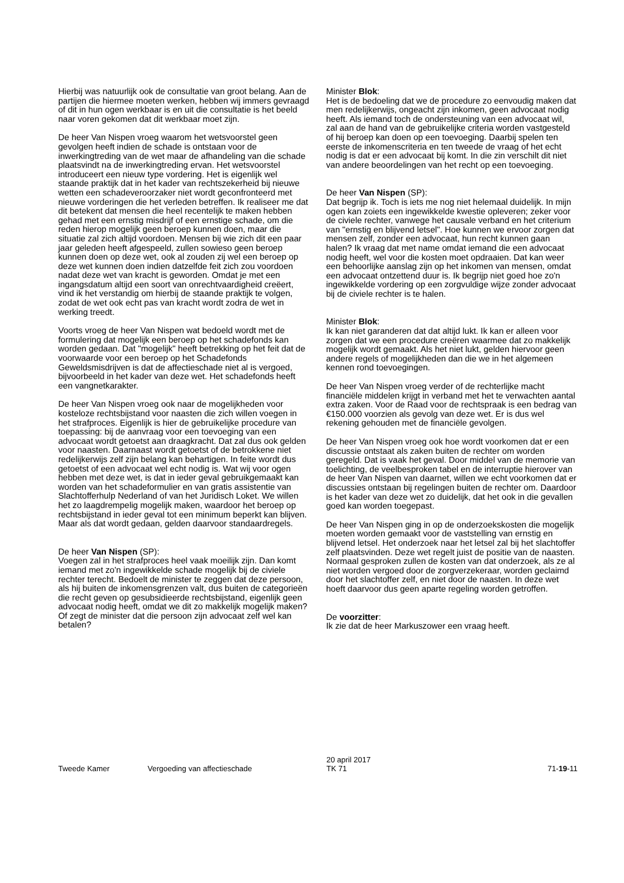Hierbij was natuurlijk ook de consultatie van groot belang. Aan de partijen die hiermee moeten werken, hebben wij immers gevraagd of dit in hun ogen werkbaar is en uit die consultatie is het beeld naar voren gekomen dat dit werkbaar moet zijn.
De heer Van Nispen vroeg waarom het wetsvoorstel geen gevolgen heeft indien de schade is ontstaan voor de inwerkingtreding van de wet maar de afhandeling van die schade plaatsvindt na de inwerkingtreding ervan. Het wetsvoorstel introduceert een nieuw type vordering. Het is eigenlijk wel staande praktijk dat in het kader van rechtszekerheid bij nieuwe wetten een schadeveroorzaker niet wordt geconfronteerd met nieuwe vorderingen die het verleden betreffen. Ik realiseer me dat dit betekent dat mensen die heel recentelijk te maken hebben gehad met een ernstig misdrijf of een ernstige schade, om die reden hierop mogelijk geen beroep kunnen doen, maar die situatie zal zich altijd voordoen. Mensen bij wie zich dit een paar jaar geleden heeft afgespeeld, zullen sowieso geen beroep kunnen doen op deze wet, ook al zouden zij wel een beroep op deze wet kunnen doen indien datzelfde feit zich zou voordoen nadat deze wet van kracht is geworden. Omdat je met een ingangsdatum altijd een soort van onrechtvaardigheid creëert, vind ik het verstandig om hierbij de staande praktijk te volgen, zodat de wet ook echt pas van kracht wordt zodra de wet in werking treedt.
Voorts vroeg de heer Van Nispen wat bedoeld wordt met de formulering dat mogelijk een beroep op het schadefonds kan worden gedaan. Dat "mogelijk" heeft betrekking op het feit dat de voorwaarde voor een beroep op het Schadefonds Geweldsmisdrijven is dat de affectieschade niet al is vergoed, bijvoorbeeld in het kader van deze wet. Het schadefonds heeft een vangnetkarakter.
De heer Van Nispen vroeg ook naar de mogelijkheden voor kosteloze rechtsbijstand voor naasten die zich willen voegen in het strafproces. Eigenlijk is hier de gebruikelijke procedure van toepassing: bij de aanvraag voor een toevoeging van een advocaat wordt getoetst aan draagkracht. Dat zal dus ook gelden voor naasten. Daarnaast wordt getoetst of de betrokkene niet redelijkerwijs zelf zijn belang kan behartigen. In feite wordt dus getoetst of een advocaat wel echt nodig is. Wat wij voor ogen hebben met deze wet, is dat in ieder geval gebruikgemaakt kan worden van het schadeformulier en van gratis assistentie van Slachtofferhulp Nederland of van het Juridisch Loket. We willen het zo laagdrempelig mogelijk maken, waardoor het beroep op rechtsbijstand in ieder geval tot een minimum beperkt kan blijven. Maar als dat wordt gedaan, gelden daarvoor standaardregels.
De heer Van Nispen (SP):
Voegen zal in het strafproces heel vaak moeilijk zijn. Dan komt iemand met zo'n ingewikkelde schade mogelijk bij de civiele rechter terecht. Bedoelt de minister te zeggen dat deze persoon, als hij buiten de inkomensgrenzen valt, dus buiten de categorieën die recht geven op gesubsidieerde rechtsbijstand, eigenlijk geen advocaat nodig heeft, omdat we dit zo makkelijk mogelijk maken? Of zegt de minister dat die persoon zijn advocaat zelf wel kan betalen?
Minister Blok:
Het is de bedoeling dat we de procedure zo eenvoudig maken dat men redelijkerwijs, ongeacht zijn inkomen, geen advocaat nodig heeft. Als iemand toch de ondersteuning van een advocaat wil, zal aan de hand van de gebruikelijke criteria worden vastgesteld of hij beroep kan doen op een toevoeging. Daarbij spelen ten eerste de inkomenscriteria en ten tweede de vraag of het echt nodig is dat er een advocaat bij komt. In die zin verschilt dit niet van andere beoordelingen van het recht op een toevoeging.
De heer Van Nispen (SP):
Dat begrijp ik. Toch is iets me nog niet helemaal duidelijk. In mijn ogen kan zoiets een ingewikkelde kwestie opleveren; zeker voor de civiele rechter, vanwege het causale verband en het criterium van "ernstig en blijvend letsel". Hoe kunnen we ervoor zorgen dat mensen zelf, zonder een advocaat, hun recht kunnen gaan halen? Ik vraag dat met name omdat iemand die een advocaat nodig heeft, wel voor die kosten moet opdraaien. Dat kan weer een behoorlijke aanslag zijn op het inkomen van mensen, omdat een advocaat ontzettend duur is. Ik begrijp niet goed hoe zo'n ingewikkelde vordering op een zorgvuldige wijze zonder advocaat bij de civiele rechter is te halen.
Minister Blok:
Ik kan niet garanderen dat dat altijd lukt. Ik kan er alleen voor zorgen dat we een procedure creëren waarmee dat zo makkelijk mogelijk wordt gemaakt. Als het niet lukt, gelden hiervoor geen andere regels of mogelijkheden dan die we in het algemeen kennen rond toevoegingen.
De heer Van Nispen vroeg verder of de rechterlijke macht financiële middelen krijgt in verband met het te verwachten aantal extra zaken. Voor de Raad voor de rechtspraak is een bedrag van €150.000 voorzien als gevolg van deze wet. Er is dus wel rekening gehouden met de financiële gevolgen.
De heer Van Nispen vroeg ook hoe wordt voorkomen dat er een discussie ontstaat als zaken buiten de rechter om worden geregeld. Dat is vaak het geval. Door middel van de memorie van toelichting, de veelbesproken tabel en de interruptie hierover van de heer Van Nispen van daarnet, willen we echt voorkomen dat er discussies ontstaan bij regelingen buiten de rechter om. Daardoor is het kader van deze wet zo duidelijk, dat het ook in die gevallen goed kan worden toegepast.
De heer Van Nispen ging in op de onderzoekskosten die mogelijk moeten worden gemaakt voor de vaststelling van ernstig en blijvend letsel. Het onderzoek naar het letsel zal bij het slachtoffer zelf plaatsvinden. Deze wet regelt juist de positie van de naasten. Normaal gesproken zullen de kosten van dat onderzoek, als ze al niet worden vergoed door de zorgverzekeraar, worden geclaimd door het slachtoffer zelf, en niet door de naasten. In deze wet hoeft daarvoor dus geen aparte regeling worden getroffen.
De voorzitter:
Ik zie dat de heer Markuszower een vraag heeft.
Tweede Kamer
Vergoeding van affectieschade
20 april 2017
TK 71
71-19-11